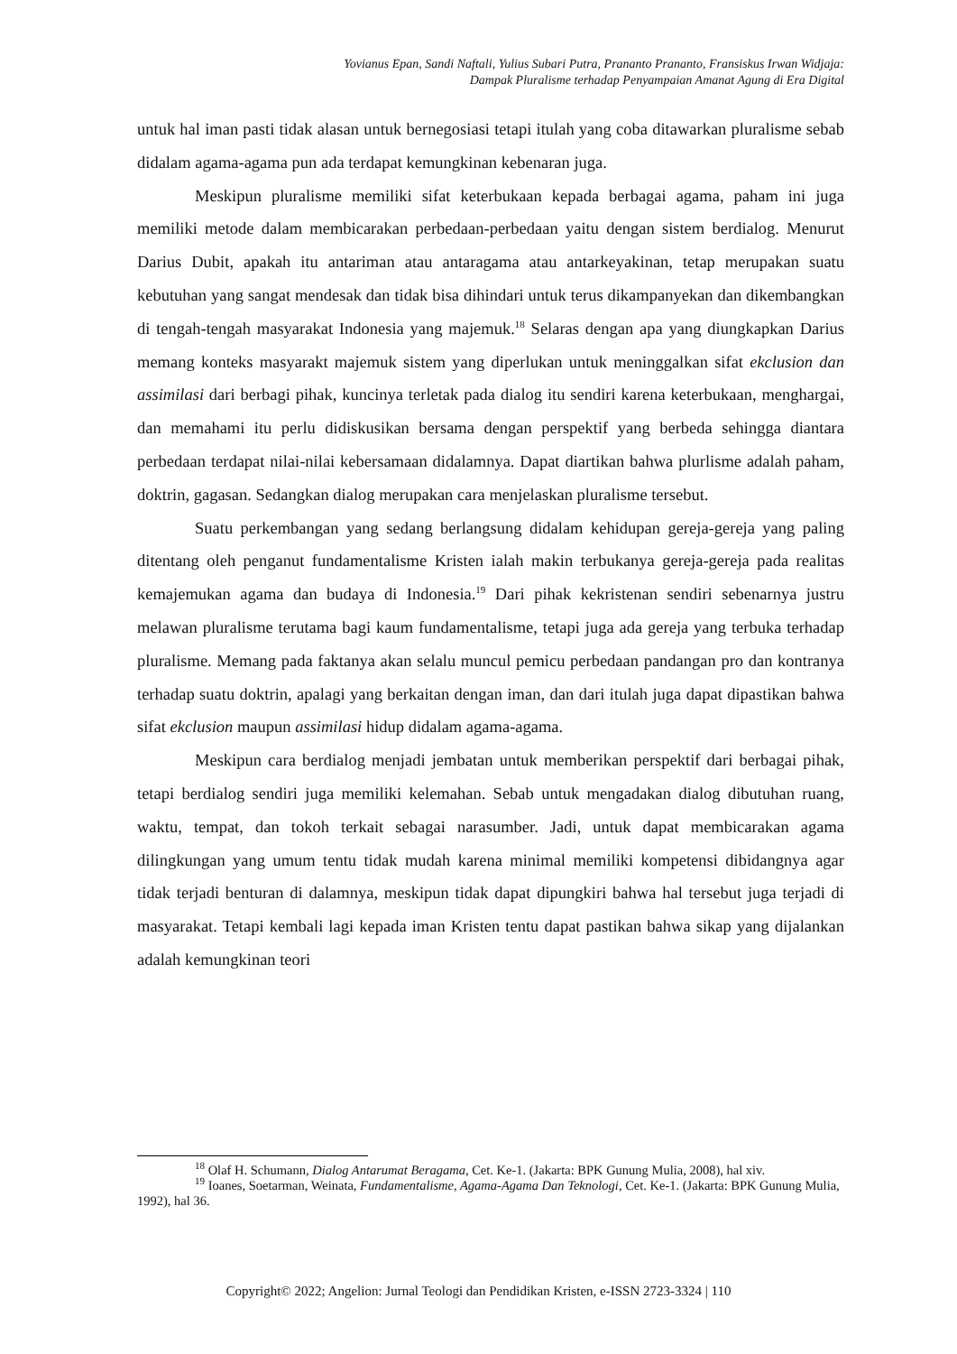Yovianus Epan, Sandi Naftali, Yulius Subari Putra, Prananto Prananto, Fransiskus Irwan Widjaja:
Dampak Pluralisme terhadap Penyampaian Amanat Agung di Era Digital
untuk hal iman pasti tidak alasan untuk bernegosiasi tetapi itulah yang coba ditawarkan pluralisme sebab didalam agama-agama pun ada terdapat kemungkinan kebenaran juga.
Meskipun pluralisme memiliki sifat keterbukaan kepada berbagai agama, paham ini juga memiliki metode dalam membicarakan perbedaan-perbedaan yaitu dengan sistem berdialog. Menurut Darius Dubit, apakah itu antariman atau antaragama atau antarkeyakinan, tetap merupakan suatu kebutuhan yang sangat mendesak dan tidak bisa dihindari untuk terus dikampanyekan dan dikembangkan di tengah-tengah masyarakat Indonesia yang majemuk.<sup>18</sup> Selaras dengan apa yang diungkapkan Darius memang konteks masyarakt majemuk sistem yang diperlukan untuk meninggalkan sifat ekclusion dan assimilasi dari berbagi pihak, kuncinya terletak pada dialog itu sendiri karena keterbukaan, menghargai, dan memahami itu perlu didiskusikan bersama dengan perspektif yang berbeda sehingga diantara perbedaan terdapat nilai-nilai kebersamaan didalamnya. Dapat diartikan bahwa plurlisme adalah paham, doktrin, gagasan. Sedangkan dialog merupakan cara menjelaskan pluralisme tersebut.
Suatu perkembangan yang sedang berlangsung didalam kehidupan gereja-gereja yang paling ditentang oleh penganut fundamentalisme Kristen ialah makin terbukanya gereja-gereja pada realitas kemajemukan agama dan budaya di Indonesia.<sup>19</sup> Dari pihak kekristenan sendiri sebenarnya justru melawan pluralisme terutama bagi kaum fundamentalisme, tetapi juga ada gereja yang terbuka terhadap pluralisme. Memang pada faktanya akan selalu muncul pemicu perbedaan pandangan pro dan kontranya terhadap suatu doktrin, apalagi yang berkaitan dengan iman, dan dari itulah juga dapat dipastikan bahwa sifat ekclusion maupun assimilasi hidup didalam agama-agama.
Meskipun cara berdialog menjadi jembatan untuk memberikan perspektif dari berbagai pihak, tetapi berdialog sendiri juga memiliki kelemahan. Sebab untuk mengadakan dialog dibutuhan ruang, waktu, tempat, dan tokoh terkait sebagai narasumber. Jadi, untuk dapat membicarakan agama dilingkungan yang umum tentu tidak mudah karena minimal memiliki kompetensi dibidangnya agar tidak terjadi benturan di dalamnya, meskipun tidak dapat dipungkiri bahwa hal tersebut juga terjadi di masyarakat. Tetapi kembali lagi kepada iman Kristen tentu dapat pastikan bahwa sikap yang dijalankan adalah kemungkinan teori
<sup>18</sup> Olaf H. Schumann, Dialog Antarumat Beragama, Cet. Ke-1. (Jakarta: BPK Gunung Mulia, 2008), hal xiv.
<sup>19</sup> Ioanes, Soetarman, Weinata, Fundamentalisme, Agama-Agama Dan Teknologi, Cet. Ke-1. (Jakarta: BPK Gunung Mulia, 1992), hal 36.
Copyright© 2022; Angelion: Jurnal Teologi dan Pendidikan Kristen, e-ISSN 2723-3324 | 110